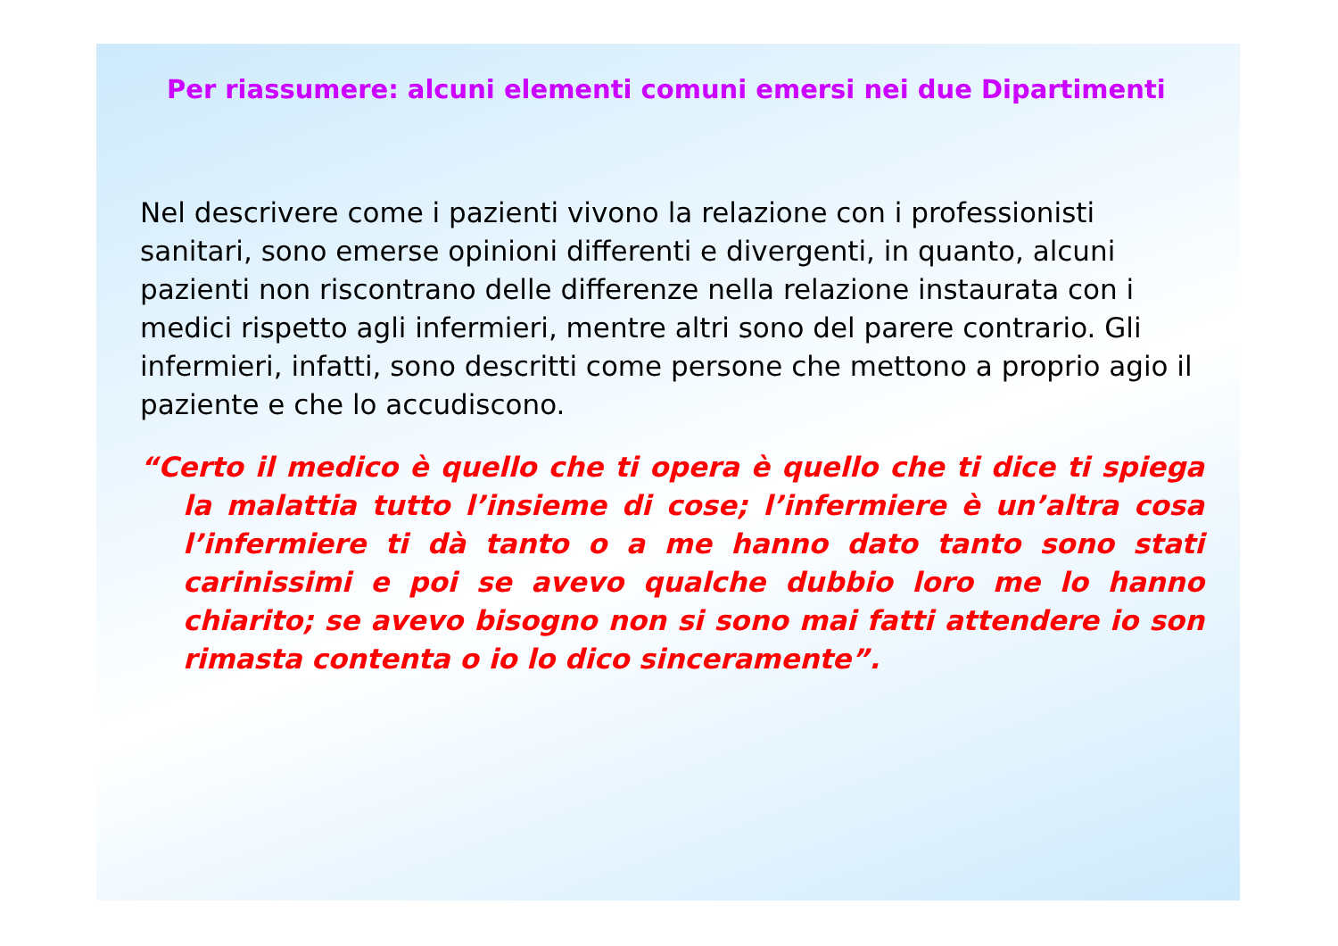Per riassumere: alcuni elementi comuni emersi nei due Dipartimenti
Nel descrivere come i pazienti vivono la relazione con i professionisti sanitari, sono emerse opinioni differenti e divergenti, in quanto, alcuni pazienti non riscontrano delle differenze nella relazione instaurata con i medici rispetto agli infermieri, mentre altri sono del parere contrario. Gli infermieri, infatti, sono descritti come persone che mettono a proprio agio il paziente e che lo accudiscono.
“Certo il medico è quello che ti opera è quello che ti dice ti spiega la malattia tutto l’insieme di cose; l’infermiere è un’altra cosa l’infermiere ti dà tanto o a me hanno dato tanto sono stati carinissimi e poi se avevo qualche dubbio loro me lo hanno chiarito; se avevo bisogno non si sono mai fatti attendere io son rimasta contenta o io lo dico sinceramente”.